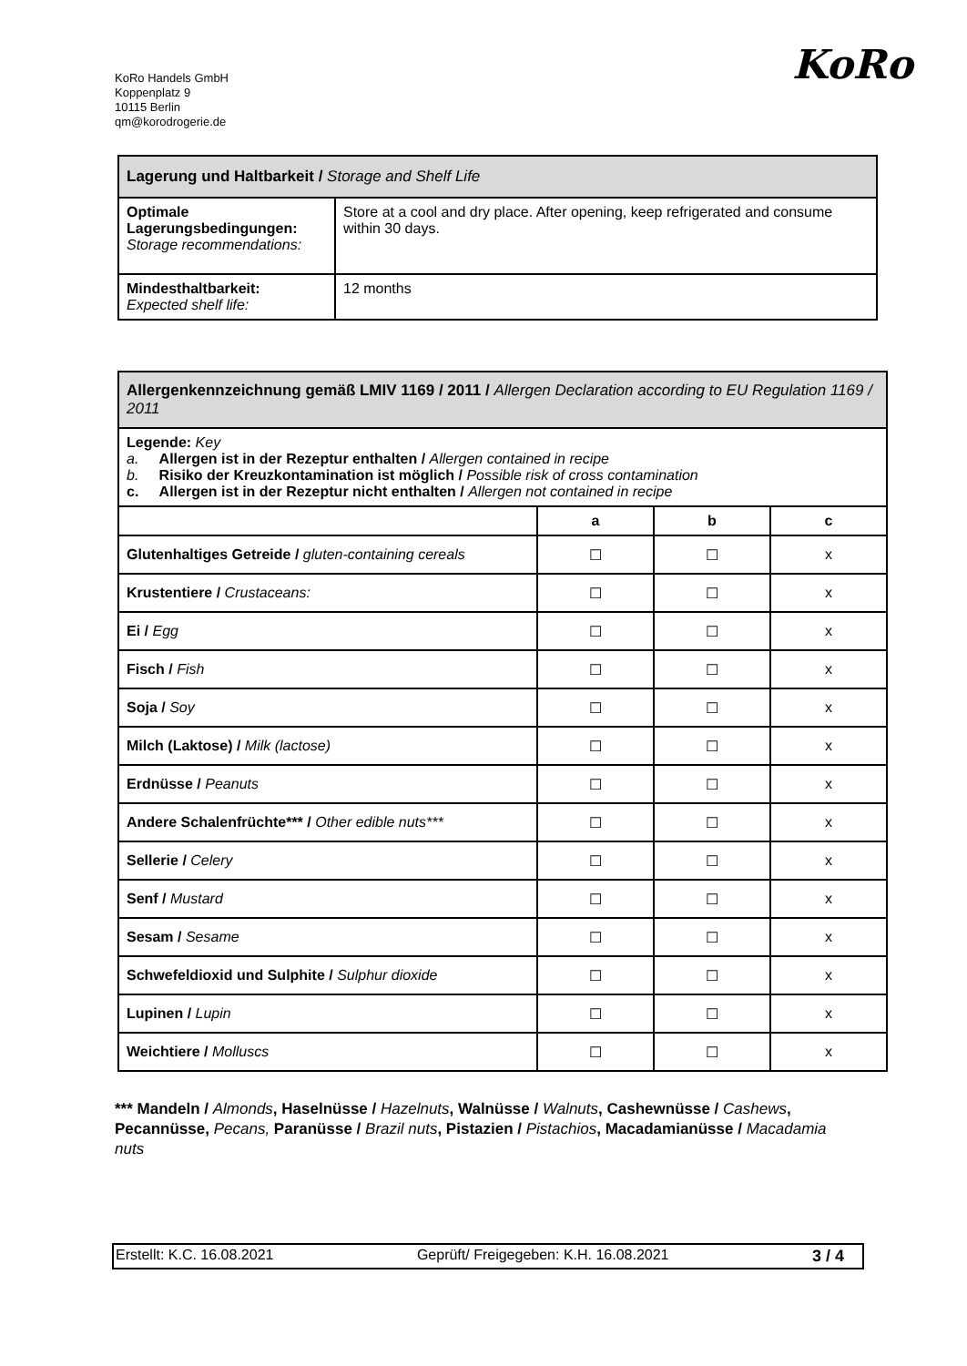KoRo Handels GmbH
Koppenplatz 9
10115 Berlin
qm@korodrogerie.de
KoRo
| Lagerung und Haltbarkeit / Storage and Shelf Life | |
| Optimale Lagerungsbedingungen: Storage recommendations: | Store at a cool and dry place. After opening, keep refrigerated and consume within 30 days. |
| Mindesthaltbarkeit: Expected shelf life: | 12 months |
| Allergenkennzeichnung gemäß LMIV 1169 / 2011 / Allergen Declaration according to EU Regulation 1169 / 2011 | | | |
| Legende: Key a. Allergen ist in der Rezeptur enthalten / Allergen contained in recipe b. Risiko der Kreuzkontamination ist möglich / Possible risk of cross contamination c. Allergen ist in der Rezeptur nicht enthalten / Allergen not contained in recipe | | | |
| | a | b | c |
| Glutenhaltiges Getreide / gluten-containing cereals | ☐ | ☐ | x |
| Krustentiere / Crustaceans: | ☐ | ☐ | x |
| Ei / Egg | ☐ | ☐ | x |
| Fisch / Fish | ☐ | ☐ | x |
| Soja / Soy | ☐ | ☐ | x |
| Milch (Laktose) / Milk (lactose) | ☐ | ☐ | x |
| Erdnüsse / Peanuts | ☐ | ☐ | x |
| Andere Schalenfrüchte*** / Other edible nuts*** | ☐ | ☐ | x |
| Sellerie / Celery | ☐ | ☐ | x |
| Senf / Mustard | ☐ | ☐ | x |
| Sesam / Sesame | ☐ | ☐ | x |
| Schwefeldioxid und Sulphite / Sulphur dioxide | ☐ | ☐ | x |
| Lupinen / Lupin | ☐ | ☐ | x |
| Weichtiere / Molluscs | ☐ | ☐ | x |
*** Mandeln / Almonds, Haselnüsse / Hazelnuts, Walnüsse / Walnuts, Cashewnüsse / Cashews, Pecannüsse, Pecans, Paranüsse / Brazil nuts, Pistazien / Pistachios, Macadamianüsse / Macadamia nuts
Erstellt: K.C. 16.08.2021 Geprüft/ Freigegeben: K.H. 16.08.2021 3 / 4